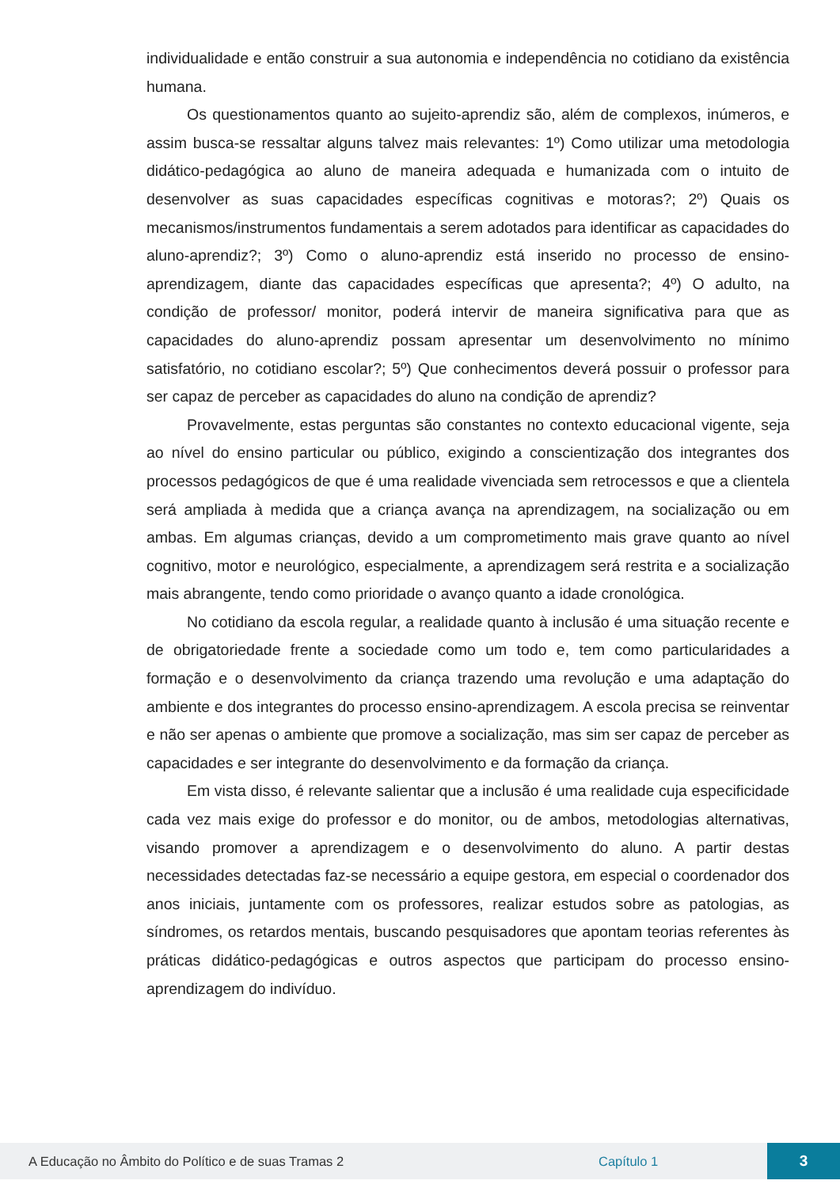individualidade e então construir a sua autonomia e independência no cotidiano da existência humana.
Os questionamentos quanto ao sujeito-aprendiz são, além de complexos, inúmeros, e assim busca-se ressaltar alguns talvez mais relevantes: 1º) Como utilizar uma metodologia didático-pedagógica ao aluno de maneira adequada e humanizada com o intuito de desenvolver as suas capacidades específicas cognitivas e motoras?; 2º) Quais os mecanismos/instrumentos fundamentais a serem adotados para identificar as capacidades do aluno-aprendiz?; 3º) Como o aluno-aprendiz está inserido no processo de ensino-aprendizagem, diante das capacidades específicas que apresenta?; 4º) O adulto, na condição de professor/ monitor, poderá intervir de maneira significativa para que as capacidades do aluno-aprendiz possam apresentar um desenvolvimento no mínimo satisfatório, no cotidiano escolar?; 5º) Que conhecimentos deverá possuir o professor para ser capaz de perceber as capacidades do aluno na condição de aprendiz?
Provavelmente, estas perguntas são constantes no contexto educacional vigente, seja ao nível do ensino particular ou público, exigindo a conscientização dos integrantes dos processos pedagógicos de que é uma realidade vivenciada sem retrocessos e que a clientela será ampliada à medida que a criança avança na aprendizagem, na socialização ou em ambas. Em algumas crianças, devido a um comprometimento mais grave quanto ao nível cognitivo, motor e neurológico, especialmente, a aprendizagem será restrita e a socialização mais abrangente, tendo como prioridade o avanço quanto a idade cronológica.
No cotidiano da escola regular, a realidade quanto à inclusão é uma situação recente e de obrigatoriedade frente a sociedade como um todo e, tem como particularidades a formação e o desenvolvimento da criança trazendo uma revolução e uma adaptação do ambiente e dos integrantes do processo ensino-aprendizagem. A escola precisa se reinventar e não ser apenas o ambiente que promove a socialização, mas sim ser capaz de perceber as capacidades e ser integrante do desenvolvimento e da formação da criança.
Em vista disso, é relevante salientar que a inclusão é uma realidade cuja especificidade cada vez mais exige do professor e do monitor, ou de ambos, metodologias alternativas, visando promover a aprendizagem e o desenvolvimento do aluno. A partir destas necessidades detectadas faz-se necessário a equipe gestora, em especial o coordenador dos anos iniciais, juntamente com os professores, realizar estudos sobre as patologias, as síndromes, os retardos mentais, buscando pesquisadores que apontam teorias referentes às práticas didático-pedagógicas e outros aspectos que participam do processo ensino-aprendizagem do indivíduo.
A Educação no Âmbito do Político e de suas Tramas 2 Capítulo 1 3